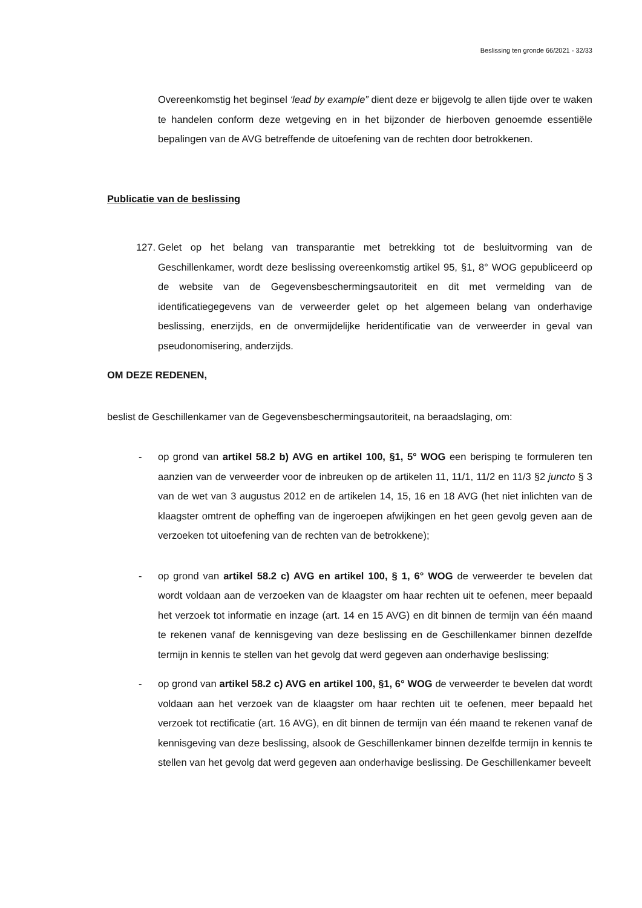Beslissing ten gronde 66/2021 - 32/33
Overeenkomstig het beginsel ‘lead by example” dient deze er bijgevolg te allen tijde over te waken te handelen conform deze wetgeving en in het bijzonder de hierboven genoemde essentiële bepalingen van de AVG betreffende de uitoefening van de rechten door betrokkenen.
Publicatie van de beslissing
127. Gelet op het belang van transparantie met betrekking tot de besluitvorming van de Geschillenkamer, wordt deze beslissing overeenkomstig artikel 95, §1, 8° WOG gepubliceerd op de website van de Gegevensbeschermingsautoriteit en dit met vermelding van de identificatiegegevens van de verweerder gelet op het algemeen belang van onderhavige beslissing, enerzijds, en de onvermijdelijke heridentificatie van de verweerder in geval van pseudonomisering, anderzijds.
OM DEZE REDENEN,
beslist de Geschillenkamer van de Gegevensbeschermingsautoriteit, na beraadslaging, om:
- op grond van artikel 58.2 b) AVG en artikel 100, §1, 5° WOG een berisping te formuleren ten aanzien van de verweerder voor de inbreuken op de artikelen 11, 11/1, 11/2 en 11/3 §2 juncto § 3 van de wet van 3 augustus 2012 en de artikelen 14, 15, 16 en 18 AVG (het niet inlichten van de klaagster omtrent de opheffing van de ingeroepen afwijkingen en het geen gevolg geven aan de verzoeken tot uitoefening van de rechten van de betrokkene);
- op grond van artikel 58.2 c) AVG en artikel 100, § 1, 6° WOG de verweerder te bevelen dat wordt voldaan aan de verzoeken van de klaagster om haar rechten uit te oefenen, meer bepaald het verzoek tot informatie en inzage (art. 14 en 15 AVG) en dit binnen de termijn van één maand te rekenen vanaf de kennisgeving van deze beslissing en de Geschillenkamer binnen dezelfde termijn in kennis te stellen van het gevolg dat werd gegeven aan onderhavige beslissing;
- op grond van artikel 58.2 c) AVG en artikel 100, §1, 6° WOG de verweerder te bevelen dat wordt voldaan aan het verzoek van de klaagster om haar rechten uit te oefenen, meer bepaald het verzoek tot rectificatie (art. 16 AVG), en dit binnen de termijn van één maand te rekenen vanaf de kennisgeving van deze beslissing, alsook de Geschillenkamer binnen dezelfde termijn in kennis te stellen van het gevolg dat werd gegeven aan onderhavige beslissing. De Geschillenkamer beveelt